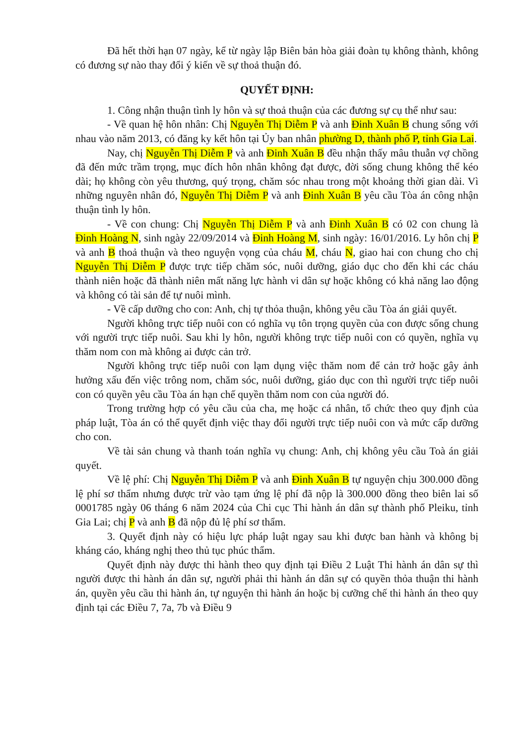Đã hết thời hạn 07 ngày, kể từ ngày lập Biên bản hòa giải đoàn tụ không thành, không có đương sự nào thay đổi ý kiến về sự thoả thuận đó.
QUYẾT ĐỊNH:
1. Công nhận thuận tình ly hôn và sự thoả thuận của các đương sự cụ thể như sau:
- Về quan hệ hôn nhân: Chị Nguyễn Thị Diễm P và anh Đinh Xuân B chung sống với nhau vào năm 2013, có đăng ky kết hôn tại Ủy ban nhân phường D, thành phố P, tỉnh Gia Lai.
Nay, chị Nguyễn Thị Diễm P và anh Đinh Xuân B đều nhận thấy mâu thuẫn vợ chồng đã đến mức trầm trọng, mục đích hôn nhân không đạt được, đời sống chung không thể kéo dài; họ không còn yêu thương, quý trọng, chăm sóc nhau trong một khoảng thời gian dài. Vì những nguyên nhân đó, Nguyễn Thị Diễm P và anh Đinh Xuân B yêu cầu Tòa án công nhận thuận tình ly hôn.
- Về con chung: Chị Nguyễn Thị Diễm P và anh Đinh Xuân B có 02 con chung là Đinh Hoàng N, sinh ngày 22/09/2014 và Đinh Hoàng M, sinh ngày: 16/01/2016. Ly hôn chị P và anh B thoả thuận và theo nguyện vọng của cháu M, cháu N, giao hai con chung cho chị Nguyễn Thị Diễm P được trực tiếp chăm sóc, nuôi dưỡng, giáo dục cho đến khi các cháu thành niên hoặc đã thành niên mất năng lực hành vi dân sự hoặc không có khả năng lao động và không có tài sản để tự nuôi mình.
- Về cấp dưỡng cho con: Anh, chị tự thỏa thuận, không yêu cầu Tòa án giải quyết.
Người không trực tiếp nuôi con có nghĩa vụ tôn trọng quyền của con được sống chung với người trực tiếp nuôi. Sau khi ly hôn, người không trực tiếp nuôi con có quyền, nghĩa vụ thăm nom con mà không ai được cản trở.
Người không trực tiếp nuôi con lạm dụng việc thăm nom để cản trở hoặc gây ảnh hưởng xấu đến việc trông nom, chăm sóc, nuôi dưỡng, giáo dục con thì người trực tiếp nuôi con có quyền yêu cầu Tòa án hạn chế quyền thăm nom con của người đó.
Trong trường hợp có yêu cầu của cha, mẹ hoặc cá nhân, tổ chức theo quy định của pháp luật, Tòa án có thể quyết định việc thay đổi người trực tiếp nuôi con và mức cấp dưỡng cho con.
Về tài sản chung và thanh toán nghĩa vụ chung: Anh, chị không yêu cầu Toà án giải quyết.
Về lệ phí: Chị Nguyễn Thị Diễm P và anh Đinh Xuân B tự nguyện chịu 300.000 đồng lệ phí sơ thẩm nhưng được trừ vào tạm ứng lệ phí đã nộp là 300.000 đồng theo biên lai số 0001785 ngày 06 tháng 6 năm 2024 của Chi cục Thi hành án dân sự thành phố Pleiku, tỉnh Gia Lai; chị P và anh B đã nộp đủ lệ phí sơ thẩm.
3. Quyết định này có hiệu lực pháp luật ngay sau khi được ban hành và không bị kháng cáo, kháng nghị theo thủ tục phúc thẩm.
Quyết định này được thi hành theo quy định tại Điều 2 Luật Thi hành án dân sự thì người được thi hành án dân sự, người phải thi hành án dân sự có quyền thỏa thuận thi hành án, quyền yêu cầu thi hành án, tự nguyện thi hành án hoặc bị cưỡng chế thi hành án theo quy định tại các Điều 7, 7a, 7b và Điều 9